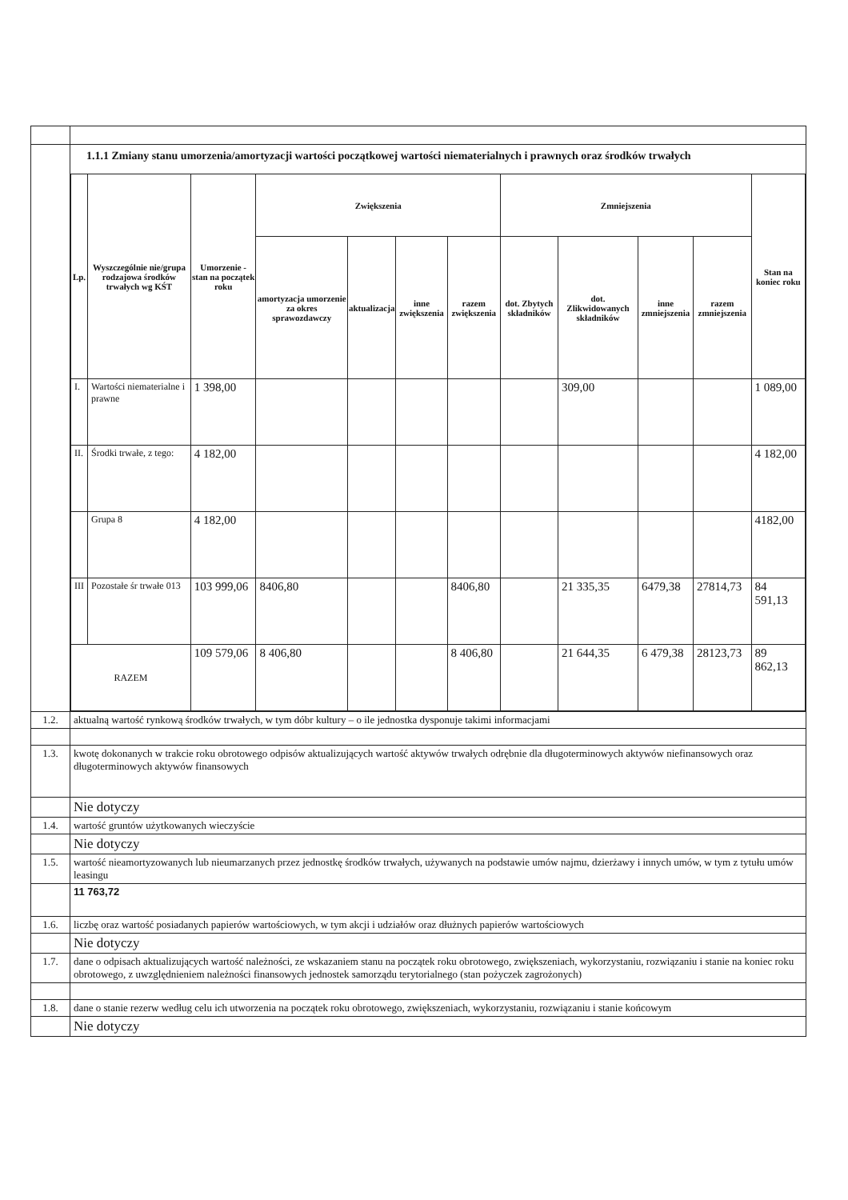| | 1.1.1 Zmiany stanu umorzenia/amortyzacji wartości początkowej wartości niematerialnych i prawnych oraz środków trwałych / Lp. / Wyszczególnie nie/grupa rodzajowa środków trwałych wg KŚT / Umorzenie - stan na początek roku / Zwiększenia / / / / Zmniejszenia / / / / Stan na koniec roku / / --- / --- / --- / --- / --- / --- / --- / --- / --- / --- / --- / --- / / / / / amortyzacja umorzenie za okres sprawozdawczy / aktualizacja / inne zwiększenia / razem zwiększenia / dot. Zbytych składników / dot. Zlikwidowanych składników / inne zmniejszenia / razem zmniejszenia / / / I. / Wartości niematerialne i prawne / 1 398,00 / / / / / / 309,00 / / / 1 089,00 / / II. / Środki trwałe, z tego: / 4 182,00 / / / / / / / / / 4 182,00 / / / Grupa 8 / 4 182,00 / / / / / / / / / 4182,00 / / III / Pozostałe śr trwałe 013 / 103 999,06 / 8406,80 / / / 8406,80 / / 21 335,35 / 6479,38 / 27814,73 / 84 591,13 / / RAZEM / / 109 579,06 / 8 406,80 / / / 8 406,80 / / 21 644,35 / 6 479,38 / 28123,73 / 89 862,13 / |
| 1.2. | aktualną wartość rynkową środków trwałych, w tym dóbr kultury – o ile jednostka dysponuje takimi informacjami |
| 1.3. | kwotę dokonanych w trakcie roku obrotowego odpisów aktualizujących wartość aktywów trwałych odrębnie dla długoterminowych aktywów niefinansowych oraz długoterminowych aktywów finansowych |
| | Nie dotyczy |
| 1.4. | wartość gruntów użytkowanych wieczyście |
| | Nie dotyczy |
| 1.5. | wartość nieamortyzowanych lub nieumarzanych przez jednostkę środków trwałych, używanych na podstawie umów najmu, dzierżawy i innych umów, w tym z tytułu umów leasingu |
| | 11 763,72 |
| 1.6. | liczbę oraz wartość posiadanych papierów wartościowych, w tym akcji i udziałów oraz dłużnych papierów wartościowych |
| | Nie dotyczy |
| 1.7. | dane o odpisach aktualizujących wartość należności, ze wskazaniem stanu na początek roku obrotowego, zwiększeniach, wykorzystaniu, rozwiązaniu i stanie na koniec roku obrotowego, z uwzględnieniem należności finansowych jednostek samorządu terytorialnego (stan pożyczek zagrożonych) |
| 1.8. | dane o stanie rezerw według celu ich utworzenia na początek roku obrotowego, zwiększeniach, wykorzystaniu, rozwiązaniu i stanie końcowym |
| | Nie dotyczy |